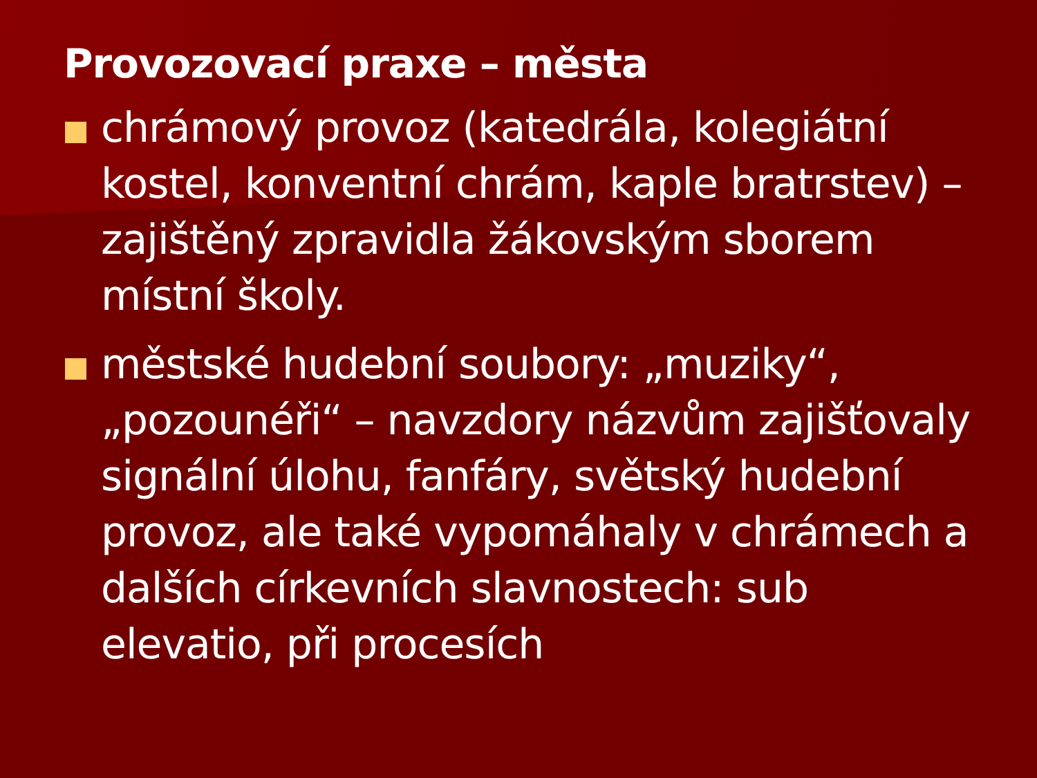Provozovací praxe – města
chrámový provoz (katedrála, kolegiátní kostel, konventní chrám, kaple bratrstev) – zajištěný zpravidla žákovským sborem místní školy.
městské hudební soubory: „muziky“, „pozounéři“ – navzdory názvům zajišťovaly signální úlohu, fanfáry, světský hudební provoz, ale také vypomáhaly v chrámech a dalších církevních slavnostech: sub elevatio, při procesích